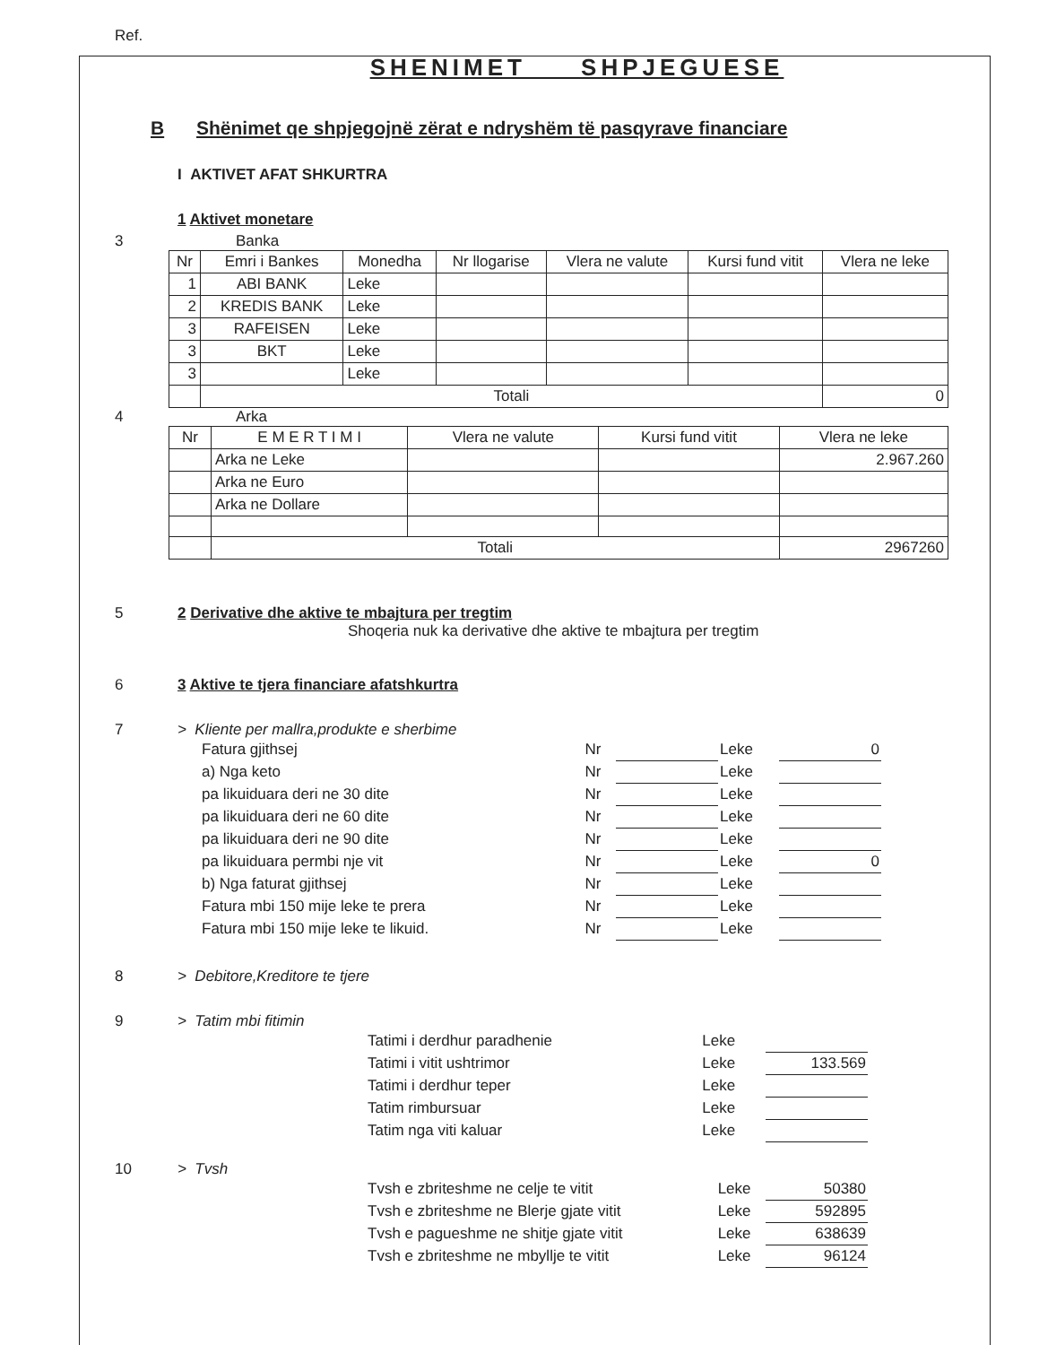Ref.
SHENIMET SHPJEGUESE
B Shënimet qe shpjegojnë zërat e ndryshëm të pasqyrave financiare
I AKTIVET AFAT SHKURTRA
1 Aktivet monetare
3 Banka
| Nr | Emri i Bankes | Monedha | Nr llogarise | Vlera ne valute | Kursi fund vitit | Vlera ne leke |
| --- | --- | --- | --- | --- | --- | --- |
| 1 | ABI BANK | Leke | | | | |
| 2 | KREDIS BANK | Leke | | | | |
| 3 | RAFEISEN | Leke | | | | |
| 3 | BKT | Leke | | | | |
| 3 | | Leke | | | | |
| | Totali | | | | | 0 |
4 Arka
| Nr | E M E R T I M I | Vlera ne valute | Kursi fund vitit | Vlera ne leke |
| --- | --- | --- | --- | --- |
| | Arka ne Leke | | | 2.967.260 |
| | Arka ne Euro | | | |
| | Arka ne Dollare | | | |
| | Totali | | | 2967260 |
5 2 Derivative dhe aktive te mbajtura per tregtim
Shoqeria nuk ka derivative dhe aktive te mbajtura per tregtim
6 3 Aktive te tjera financiare afatshkurtra
7 > Kliente per mallra,produkte e sherbime
| Fatura gjithsej | Nr | | Leke | 0 |
| a) Nga keto | Nr | | Leke | |
| pa likuiduara deri ne 30 dite | Nr | | Leke | |
| pa likuiduara deri ne 60 dite | Nr | | Leke | |
| pa likuiduara deri ne 90 dite | Nr | | Leke | |
| pa likuiduara permbi nje vit | Nr | | Leke | 0 |
| b) Nga faturat gjithsej | Nr | | Leke | |
| Fatura mbi 150 mije leke te prera | Nr | | Leke | |
| Fatura mbi 150 mije leke te likuid. | Nr | | Leke | |
8 > Debitore,Kreditore te tjere
9 > Tatim mbi fitimin
| Tatimi i derdhur paradhenie | Leke | |
| Tatimi i vitit ushtrimor | Leke | 133.569 |
| Tatimi i derdhur teper | Leke | |
| Tatim rimbursuar | Leke | |
| Tatim nga viti kaluar | Leke | |
10 > Tvsh
| Tvsh e zbriteshme ne celje te vitit | Leke | 50380 |
| Tvsh e zbriteshme ne Blerje gjate vitit | Leke | 592895 |
| Tvsh e pagueshme ne shitje gjate vitit | Leke | 638639 |
| Tvsh e zbriteshme ne mbyllje te vitit | Leke | 96124 |